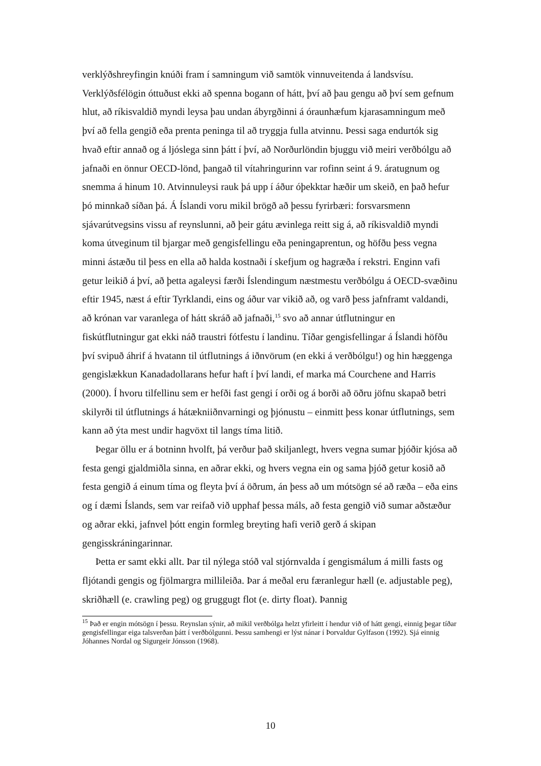verklýðshreyfingin knúði fram í samningum við samtök vinnuveitenda á landsvísu. Verklýðsfélögin óttuðust ekki að spenna bogann of hátt, því að þau gengu að því sem gefnum hlut, að ríkisvaldið myndi leysa þau undan ábyrgðinni á óraunhæfum kjarasamningum með því að fella gengið eða prenta peninga til að tryggja fulla atvinnu. Þessi saga endurtók sig hvað eftir annað og á ljóslega sinn þátt í því, að Norðurlöndin bjuggu við meiri verðbólgu að jafnaði en önnur OECD-lönd, þangað til vítahringurinn var rofinn seint á 9. áratugnum og snemma á hinum 10. Atvinnuleysi rauk þá upp í áður óþekktar hæðir um skeið, en það hefur þó minnkað síðan þá. Á Íslandi voru mikil brögð að þessu fyrirbæri: forsvarsmenn sjávarútvegsins vissu af reynslunni, að þeir gátu ævinlega reitt sig á, að ríkisvaldið myndi koma útveginum til bjargar með gengisfellingu eða peningaprentun, og höfðu þess vegna minni ástæðu til þess en ella að halda kostnaði í skefjum og hagræða í rekstri. Enginn vafi getur leikið á því, að þetta agaleysi færði Íslendingum næstmestu verðbólgu á OECD-svæðinu eftir 1945, næst á eftir Tyrklandi, eins og áður var vikið að, og varð þess jafnframt valdandi, að krónan var varanlega of hátt skráð að jafnaði,<sup>15</sup> svo að annar útflutningur en fiskútflutningur gat ekki náð traustri fótfestu í landinu. Tíðar gengisfellingar á Íslandi höfðu því svipuð áhrif á hvatann til útflutnings á iðnvörum (en ekki á verðbólgu!) og hin hæggenga gengislækkun Kanadadollarans hefur haft í því landi, ef marka má Courchene and Harris (2000). Í hvoru tilfellinu sem er hefði fast gengi í orði og á borði að öðru jöfnu skapað betri skilyrði til útflutnings á hátækniiðnvarningi og þjónustu – einmitt þess konar útflutnings, sem kann að ýta mest undir hagvöxt til langs tíma litið.
Þegar öllu er á botninn hvolft, þá verður það skiljanlegt, hvers vegna sumar þjóðir kjósa að festa gengi gjaldmiðla sinna, en aðrar ekki, og hvers vegna ein og sama þjóð getur kosið að festa gengið á einum tíma og fleyta því á öðrum, án þess að um mótsögn sé að ræða – eða eins og í dæmi Íslands, sem var reifað við upphaf þessa máls, að festa gengið við sumar aðstæður og aðrar ekki, jafnvel þótt engin formleg breyting hafi verið gerð á skipan gengisskráningarinnar.
Þetta er samt ekki allt. Þar til nýlega stóð val stjórnvalda í gengismálum á milli fasts og fljótandi gengis og fjölmargra millileiða. Þar á meðal eru færanlegur hæll (e. adjustable peg), skriðhæll (e. crawling peg) og gruggugt flot (e. dirty float). Þannig
<sup>15</sup> Það er engin mótsögn í þessu. Reynslan sýnir, að mikil verðbólga helzt yfirleitt í hendur við of hátt gengi, einnig þegar tíðar gengisfellingar eiga talsverðan þátt í verðbólgunni. Þessu samhengi er lýst nánar í Þorvaldur Gylfason (1992). Sjá einnig Jóhannes Nordal og Sigurgeir Jónsson (1968).
10